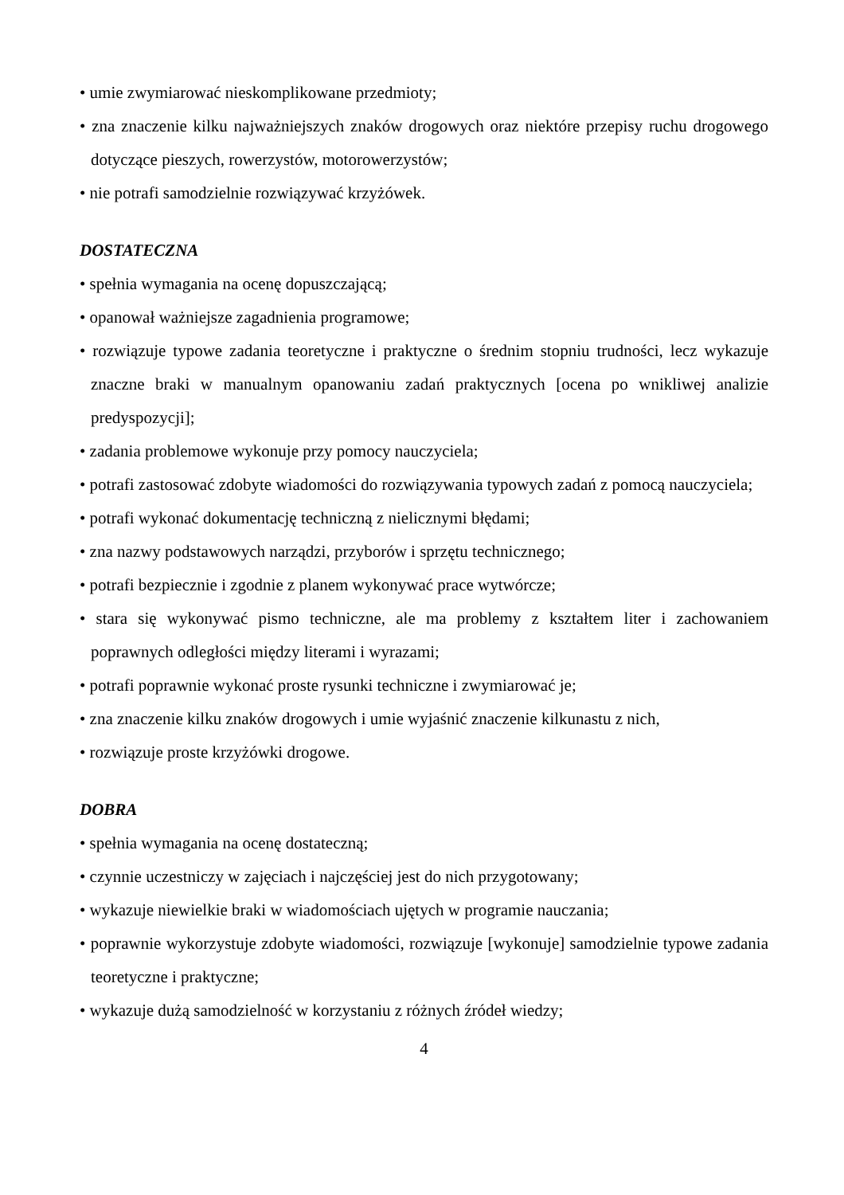• umie zwymiarować nieskomplikowane przedmioty;
• zna znaczenie kilku najważniejszych znaków drogowych oraz niektóre przepisy ruchu drogowego dotyczące pieszych, rowerzystów, motorowerzystów;
• nie potrafi samodzielnie rozwiązywać krzyżówek.
DOSTATECZNA
• spełnia wymagania na ocenę dopuszczającą;
• opanował ważniejsze zagadnienia programowe;
• rozwiązuje typowe zadania teoretyczne i praktyczne o średnim stopniu trudności, lecz wykazuje znaczne braki w manualnym opanowaniu zadań praktycznych [ocena po wnikliwej analizie predyspozycji];
• zadania problemowe wykonuje przy pomocy nauczyciela;
• potrafi zastosować zdobyte wiadomości do rozwiązywania typowych zadań z pomocą nauczyciela;
• potrafi wykonać dokumentację techniczną z nielicznymi błędami;
• zna nazwy podstawowych narządzi, przyborów i sprzętu technicznego;
• potrafi bezpiecznie i zgodnie z planem wykonywać prace wytwórcze;
• stara się wykonywać pismo techniczne, ale ma problemy z kształtem liter i zachowaniem poprawnych odległości między literami i wyrazami;
• potrafi poprawnie wykonać proste rysunki techniczne i zwymiarować je;
• zna znaczenie kilku znaków drogowych i umie wyjaśnić znaczenie kilkunastu z nich,
• rozwiązuje proste krzyżówki drogowe.
DOBRA
• spełnia wymagania na ocenę dostateczną;
• czynnie uczestniczy w zajęciach i najczęściej jest do nich przygotowany;
• wykazuje niewielkie braki w wiadomościach ujętych w programie nauczania;
• poprawnie wykorzystuje zdobyte wiadomości, rozwiązuje [wykonuje] samodzielnie typowe zadania teoretyczne i praktyczne;
• wykazuje dużą samodzielność w korzystaniu z różnych źródeł wiedzy;
4